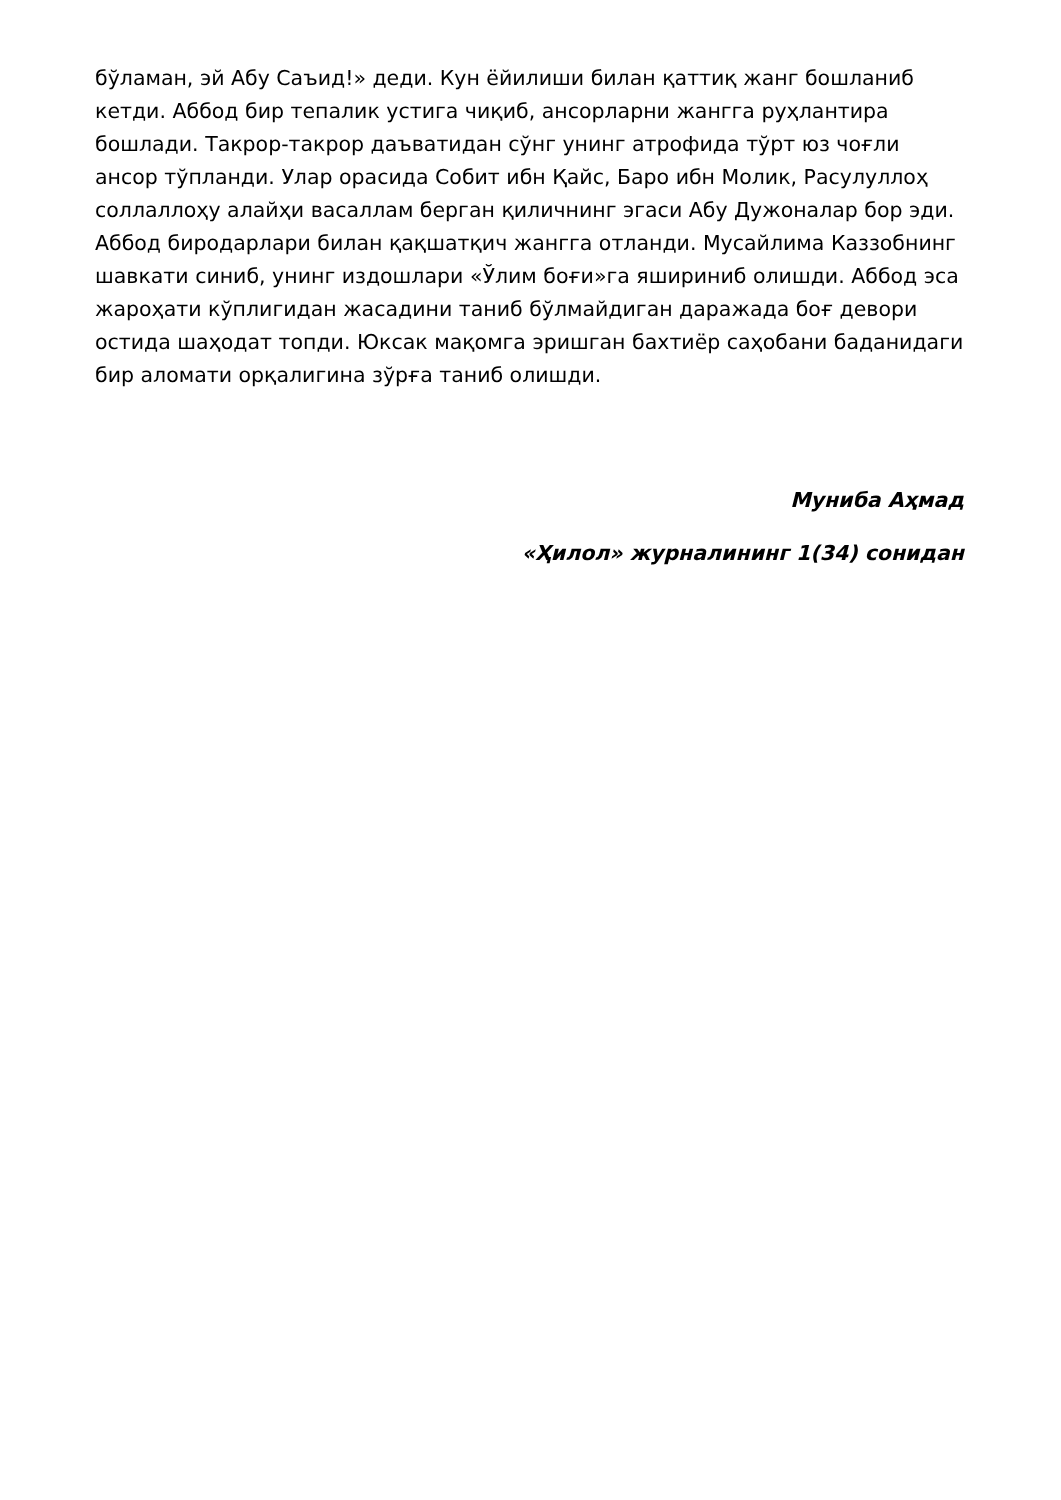бўламан, эй Абу Саъид!» деди. Кун ёйилиши билан қаттиқ жанг бошланиб кетди. Аббод бир тепалик устига чиқиб, ансорларни жангга руҳлантира бошлади. Такрор-такрор даъватидан сўнг унинг атрофида тўрт юз чоғли ансор тўпланди. Улар орасида Собит ибн Қайс, Баро ибн Молик, Расулуллоҳ соллаллоҳу алайҳи васаллам берган қиличнинг эгаси Абу Дужоналар бор эди. Аббод биродарлари билан қақшатқич жангга отланди. Мусайлима Каззобнинг шавкати синиб, унинг издошлари «Ўлим боғи»га яшириниб олишди. Аббод эса жароҳати кўплигидан жасадини таниб бўлмайдиган даражада боғ девори остида шаҳодат топди. Юксак мақомга эришган бахтиёр саҳобани баданидаги бир аломати орқалигина зўрға таниб олишди.
Мунибa Аҳмад
«Ҳилол» журналининг 1(34) сонидан